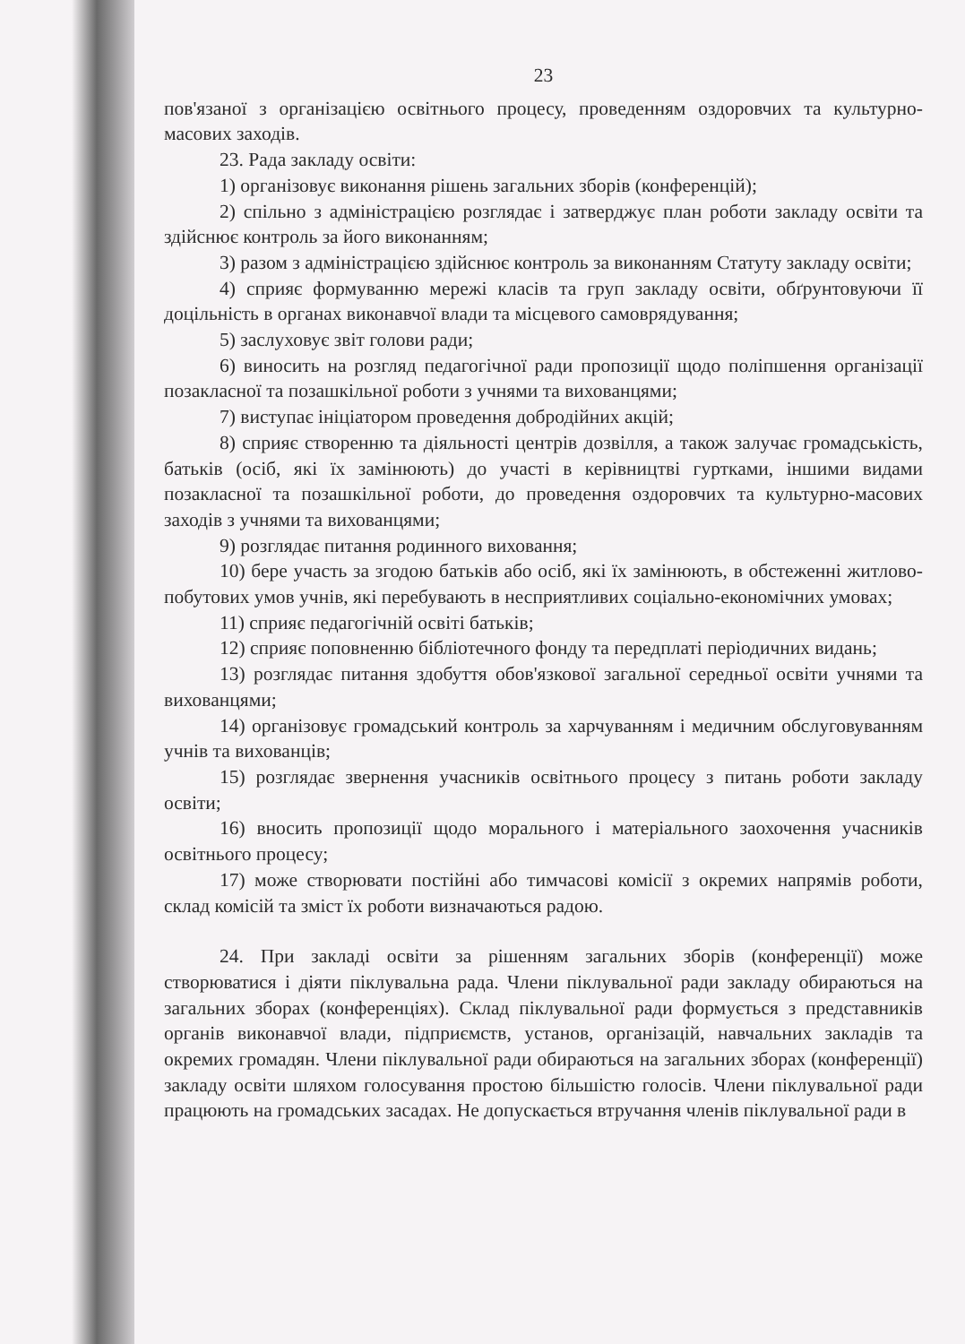23
пов'язаної з організацією освітнього процесу, проведенням оздоровчих та культурно-масових заходів.
23. Рада закладу освіти:
1) організовує виконання рішень загальних зборів (конференцій);
2) спільно з адміністрацією розглядає і затверджує план роботи закладу освіти та здійснює контроль за його виконанням;
3) разом з адміністрацією здійснює контроль за виконанням Статуту закладу освіти;
4) сприяє формуванню мережі класів та груп закладу освіти, обґрунтовуючи її доцільність в органах виконавчої влади та місцевого самоврядування;
5) заслуховує звіт голови ради;
6) виносить на розгляд педагогічної ради пропозиції щодо поліпшення організації позакласної та позашкільної роботи з учнями та вихованцями;
7) виступає ініціатором проведення добродійних акцій;
8) сприяє створенню та діяльності центрів дозвілля, а також залучає громадськість, батьків (осіб, які їх замінюють) до участі в керівництві гуртками, іншими видами позакласної та позашкільної роботи, до проведення оздоровчих та культурно-масових заходів з учнями та вихованцями;
9) розглядає питання родинного виховання;
10) бере участь за згодою батьків або осіб, які їх замінюють, в обстеженні житлово-побутових умов учнів, які перебувають в несприятливих соціально-економічних умовах;
11) сприяє педагогічній освіті батьків;
12) сприяє поповненню бібліотечного фонду та передплаті періодичних видань;
13) розглядає питання здобуття обов'язкової загальної середньої освіти учнями та вихованцями;
14) організовує громадський контроль за харчуванням і медичним обслуговуванням учнів та вихованців;
15) розглядає звернення учасників освітнього процесу з питань роботи закладу освіти;
16) вносить пропозиції щодо морального і матеріального заохочення учасників освітнього процесу;
17) може створювати постійні або тимчасові комісії з окремих напрямів роботи, склад комісій та зміст їх роботи визначаються радою.
24. При закладі освіти за рішенням загальних зборів (конференції) може створюватися і діяти піклувальна рада. Члени піклувальної ради закладу обираються на загальних зборах (конференціях). Склад піклувальної ради формується з представників органів виконавчої влади, підприємств, установ, організацій, навчальних закладів та окремих громадян. Члени піклувальної ради обираються на загальних зборах (конференції) закладу освіти шляхом голосування простою більшістю голосів. Члени піклувальної ради працюють на громадських засадах. Не допускається втручання членів піклувальної ради в